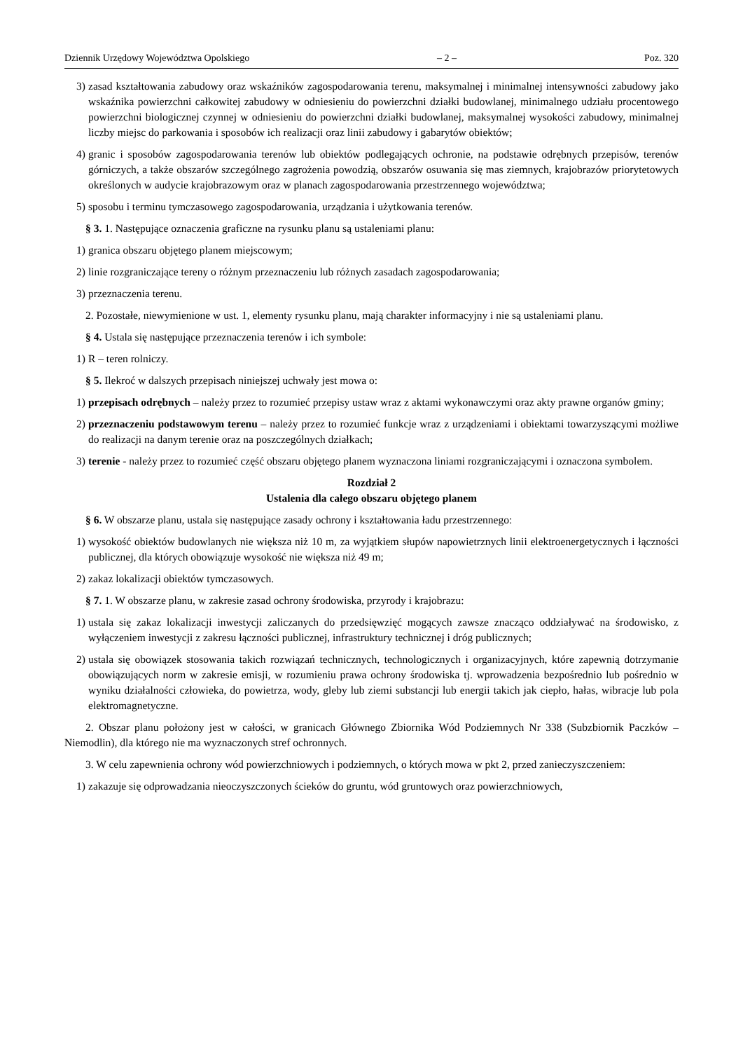Dziennik Urzędowy Województwa Opolskiego – 2 – Poz. 320
3) zasad kształtowania zabudowy oraz wskaźników zagospodarowania terenu, maksymalnej i minimalnej intensywności zabudowy jako wskaźnika powierzchni całkowitej zabudowy w odniesieniu do powierzchni działki budowlanej, minimalnego udziału procentowego powierzchni biologicznej czynnej w odniesieniu do powierzchni działki budowlanej, maksymalnej wysokości zabudowy, minimalnej liczby miejsc do parkowania i sposobów ich realizacji oraz linii zabudowy i gabarytów obiektów;
4) granic i sposobów zagospodarowania terenów lub obiektów podlegających ochronie, na podstawie odrębnych przepisów, terenów górniczych, a także obszarów szczególnego zagrożenia powodzią, obszarów osuwania się mas ziemnych, krajobrazów priorytetowych określonych w audycie krajobrazowym oraz w planach zagospodarowania przestrzennego województwa;
5) sposobu i terminu tymczasowego zagospodarowania, urządzania i użytkowania terenów.
§ 3. 1. Następujące oznaczenia graficzne na rysunku planu są ustaleniami planu:
1) granica obszaru objętego planem miejscowym;
2) linie rozgraniczające tereny o różnym przeznaczeniu lub różnych zasadach zagospodarowania;
3) przeznaczenia terenu.
2. Pozostałe, niewymienione w ust. 1, elementy rysunku planu, mają charakter informacyjny i nie są ustaleniami planu.
§ 4. Ustala się następujące przeznaczenia terenów i ich symbole:
1) R – teren rolniczy.
§ 5. Ilekroć w dalszych przepisach niniejszej uchwały jest mowa o:
1) przepisach odrębnych – należy przez to rozumieć przepisy ustaw wraz z aktami wykonawczymi oraz akty prawne organów gminy;
2) przeznaczeniu podstawowym terenu – należy przez to rozumieć funkcje wraz z urządzeniami i obiektami towarzyszącymi możliwe do realizacji na danym terenie oraz na poszczególnych działkach;
3) terenie - należy przez to rozumieć część obszaru objętego planem wyznaczona liniami rozgraniczającymi i oznaczona symbolem.
Rozdział 2
Ustalenia dla całego obszaru objętego planem
§ 6. W obszarze planu, ustala się następujące zasady ochrony i kształtowania ładu przestrzennego:
1) wysokość obiektów budowlanych nie większa niż 10 m, za wyjątkiem słupów napowietrznych linii elektroenergetycznych i łączności publicznej, dla których obowiązuje wysokość nie większa niż 49 m;
2) zakaz lokalizacji obiektów tymczasowych.
§ 7. 1. W obszarze planu, w zakresie zasad ochrony środowiska, przyrody i krajobrazu:
1) ustala się zakaz lokalizacji inwestycji zaliczanych do przedsięwzięć mogących zawsze znacząco oddziaływać na środowisko, z wyłączeniem inwestycji z zakresu łączności publicznej, infrastruktury technicznej i dróg publicznych;
2) ustala się obowiązek stosowania takich rozwiązań technicznych, technologicznych i organizacyjnych, które zapewnią dotrzymanie obowiązujących norm w zakresie emisji, w rozumieniu prawa ochrony środowiska tj. wprowadzenia bezpośrednio lub pośrednio w wyniku działalności człowieka, do powietrza, wody, gleby lub ziemi substancji lub energii takich jak ciepło, hałas, wibracje lub pola elektromagnetyczne.
2. Obszar planu położony jest w całości, w granicach Głównego Zbiornika Wód Podziemnych Nr 338 (Subzbiornik Paczków – Niemodlin), dla którego nie ma wyznaczonych stref ochronnych.
3. W celu zapewnienia ochrony wód powierzchniowych i podziemnych, o których mowa w pkt 2, przed zanieczyszczeniem:
1) zakazuje się odprowadzania nieoczyszczonych ścieków do gruntu, wód gruntowych oraz powierzchniowych,